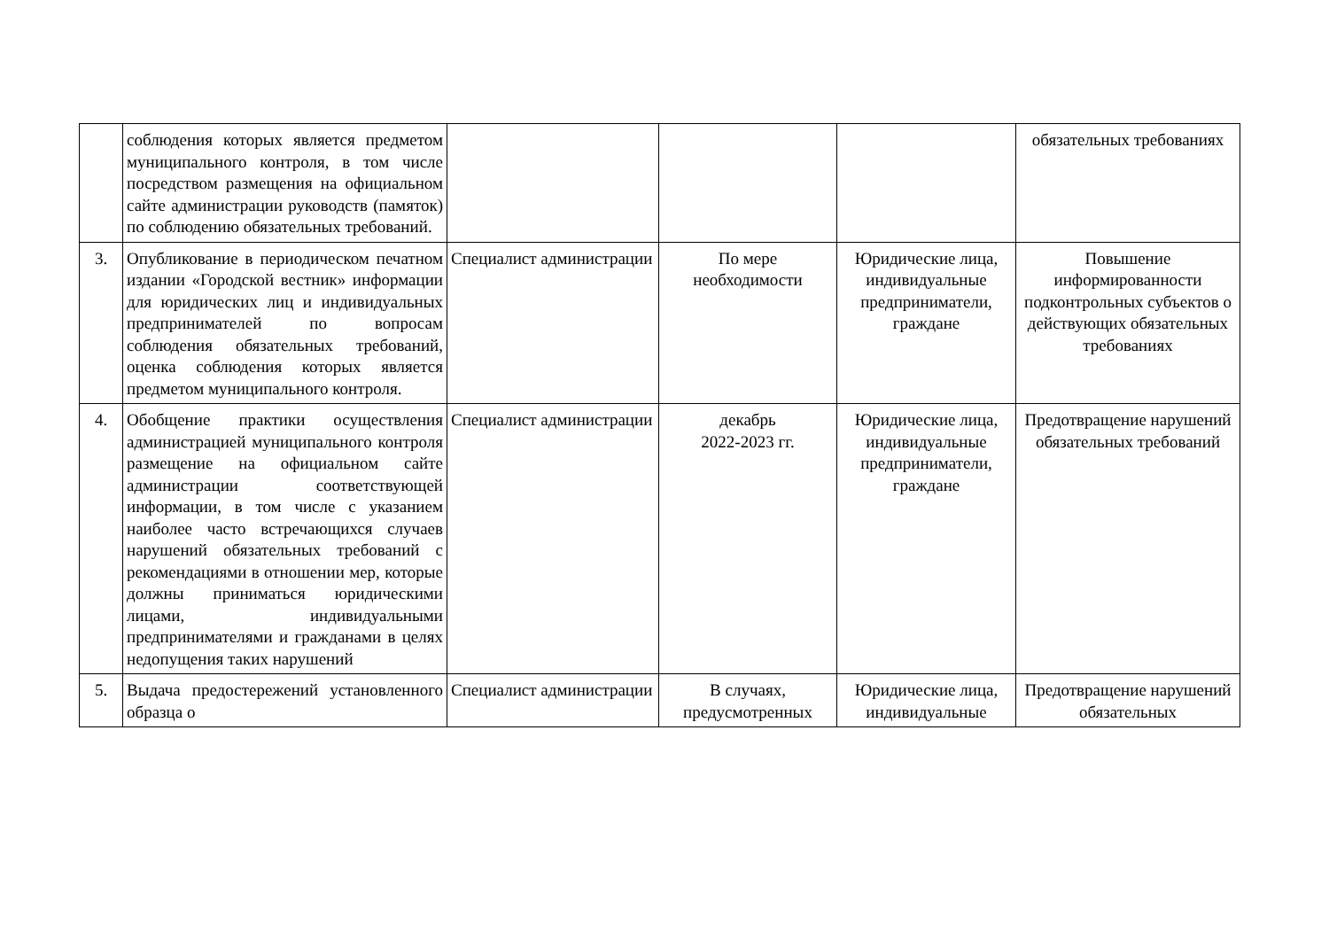| | соблюдения которых является предметом муниципального контроля, в том числе посредством размещения на официальном сайте администрации руководств (памяток) по соблюдению обязательных требований. | | | | обязательных требованиях |
| 3. | Опубликование в периодическом печатном издании «Городской вестник» информации для юридических лиц и индивидуальных предпринимателей по вопросам соблюдения обязательных требований, оценка соблюдения которых является предметом муниципального контроля. | Специалист администрации | По мере необходимости | Юридические лица, индивидуальные предприниматели, граждане | Повышение информированности подконтрольных субъектов о действующих обязательных требованиях |
| 4. | Обобщение практики осуществления администрацией муниципального контроля размещение на официальном сайте администрации соответствующей информации, в том числе с указанием наиболее часто встречающихся случаев нарушений обязательных требований с рекомендациями в отношении мер, которые должны приниматься юридическими лицами, индивидуальными предпринимателями и гражданами в целях недопущения таких нарушений | Специалист администрации | декабрь 2022-2023 гг. | Юридические лица, индивидуальные предприниматели, граждане | Предотвращение нарушений обязательных требований |
| 5. | Выдача предостережений установленного образца о | Специалист администрации | В случаях, предусмотренных | Юридические лица, индивидуальные | Предотвращение нарушений обязательных |